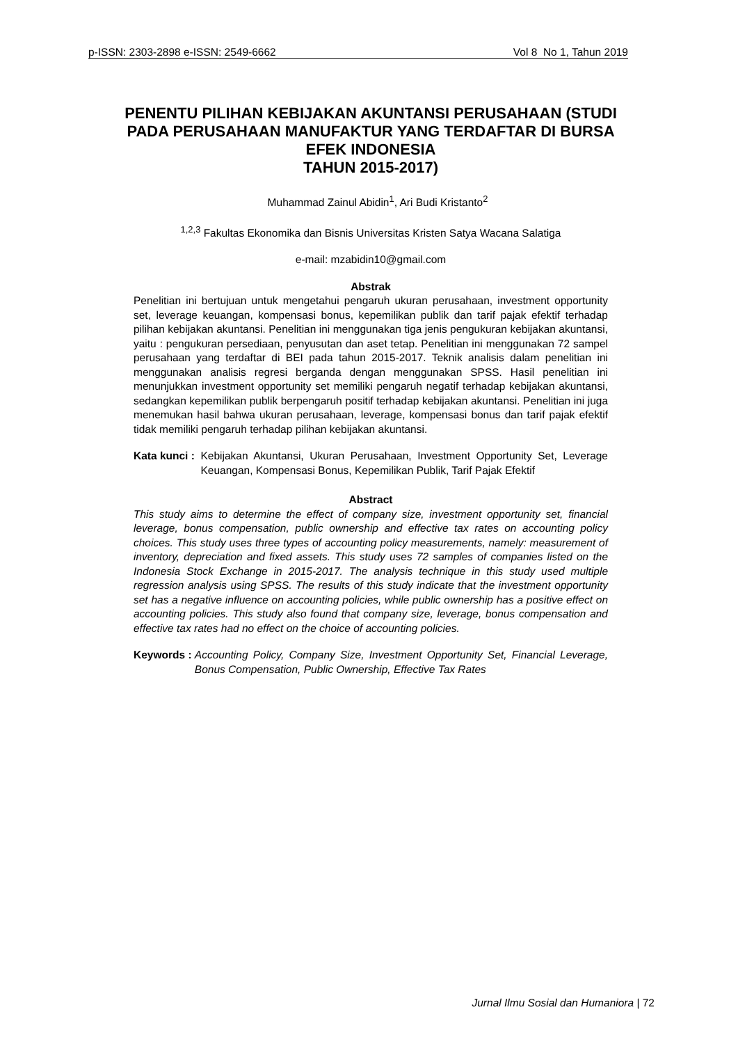p-ISSN: 2303-2898 e-ISSN: 2549-6662 Vol 8 No 1, Tahun 2019
PENENTU PILIHAN KEBIJAKAN AKUNTANSI PERUSAHAAN (STUDI PADA PERUSAHAAN MANUFAKTUR YANG TERDAFTAR DI BURSA EFEK INDONESIA
TAHUN 2015-2017)
Muhammad Zainul Abidin<sup>1</sup>, Ari Budi Kristanto<sup>2</sup>
<sup>1,2,3</sup> Fakultas Ekonomika dan Bisnis Universitas Kristen Satya Wacana Salatiga
e-mail: mzabidin10@gmail.com
Abstrak
Penelitian ini bertujuan untuk mengetahui pengaruh ukuran perusahaan, investment opportunity set, leverage keuangan, kompensasi bonus, kepemilikan publik dan tarif pajak efektif terhadap pilihan kebijakan akuntansi. Penelitian ini menggunakan tiga jenis pengukuran kebijakan akuntansi, yaitu : pengukuran persediaan, penyusutan dan aset tetap. Penelitian ini menggunakan 72 sampel perusahaan yang terdaftar di BEI pada tahun 2015-2017. Teknik analisis dalam penelitian ini menggunakan analisis regresi berganda dengan menggunakan SPSS. Hasil penelitian ini menunjukkan investment opportunity set memiliki pengaruh negatif terhadap kebijakan akuntansi, sedangkan kepemilikan publik berpengaruh positif terhadap kebijakan akuntansi. Penelitian ini juga menemukan hasil bahwa ukuran perusahaan, leverage, kompensasi bonus dan tarif pajak efektif tidak memiliki pengaruh terhadap pilihan kebijakan akuntansi.
Kata kunci :
Kebijakan Akuntansi, Ukuran Perusahaan, Investment Opportunity Set, Leverage Keuangan, Kompensasi Bonus, Kepemilikan Publik, Tarif Pajak Efektif
Abstract
This study aims to determine the effect of company size, investment opportunity set, financial leverage, bonus compensation, public ownership and effective tax rates on accounting policy choices. This study uses three types of accounting policy measurements, namely: measurement of inventory, depreciation and fixed assets. This study uses 72 samples of companies listed on the Indonesia Stock Exchange in 2015-2017. The analysis technique in this study used multiple regression analysis using SPSS. The results of this study indicate that the investment opportunity set has a negative influence on accounting policies, while public ownership has a positive effect on accounting policies. This study also found that company size, leverage, bonus compensation and effective tax rates had no effect on the choice of accounting policies.
Keywords :
Accounting Policy, Company Size, Investment Opportunity Set, Financial Leverage, Bonus Compensation, Public Ownership, Effective Tax Rates
Jurnal Ilmu Sosial dan Humaniora | 72